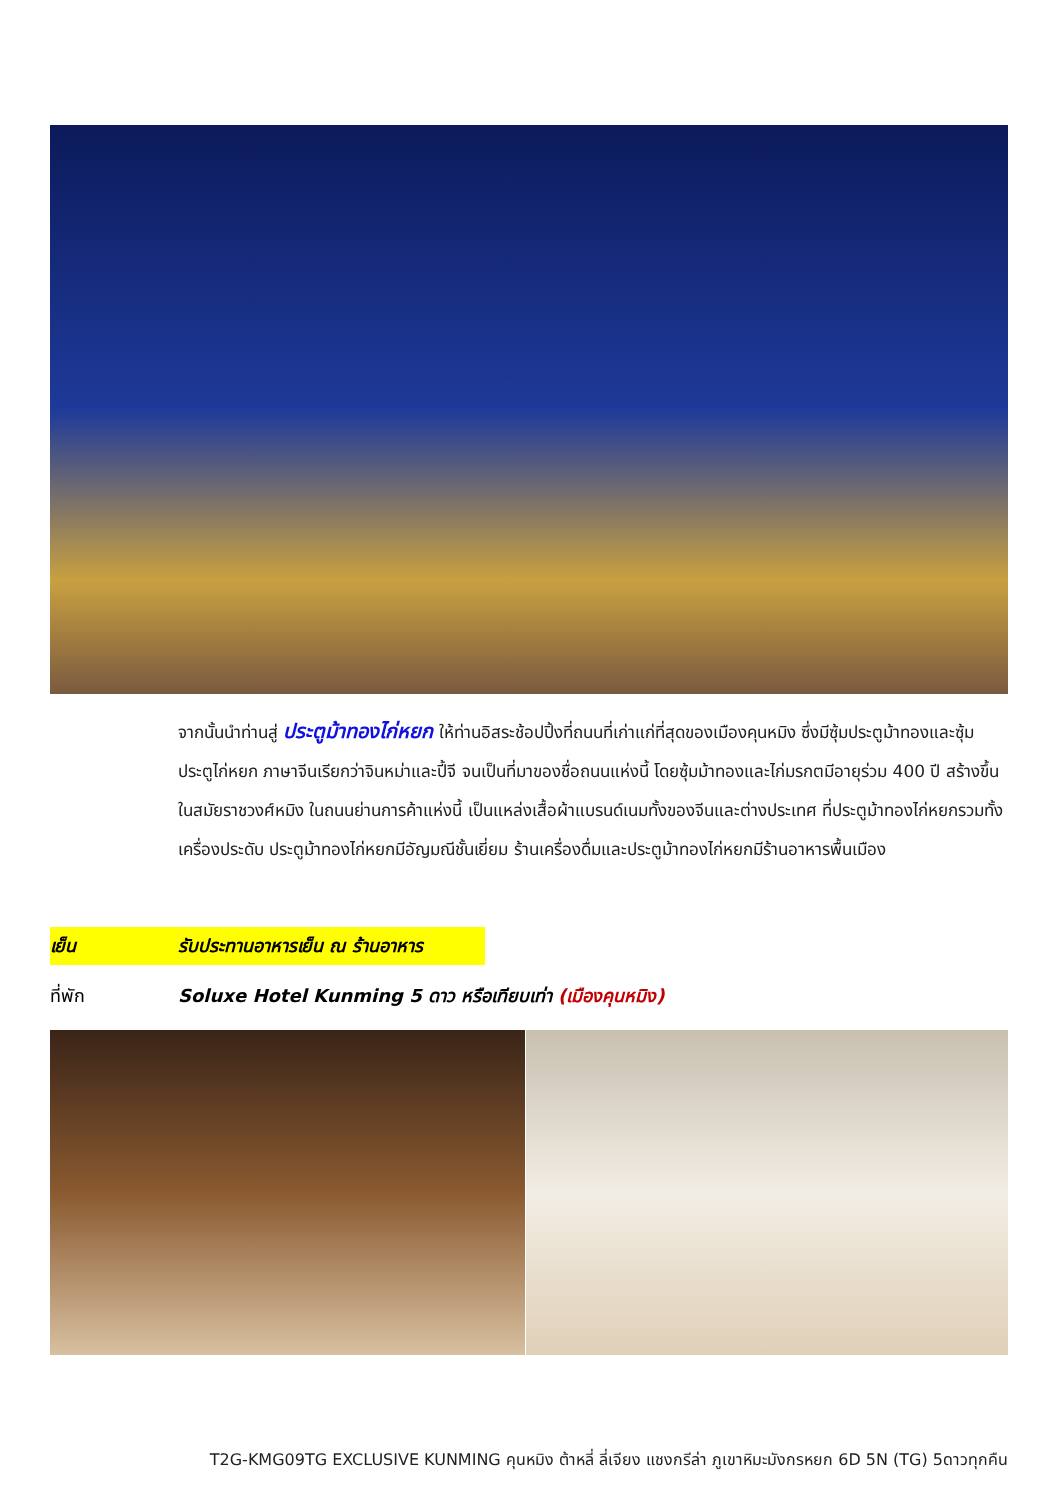จากนั้นนำท่านสู่ ประตูม้าทองไก่หยก ให้ท่านอิสระช้อปปิ้งที่ถนนที่เก่าแก่ที่สุดของเมืองคุนหมิง ซึ่งมีซุ้มประตูม้าทองและซุ้มประตูไก่หยก ภาษาจีนเรียกว่าจินหม่าและปี้จี จนเป็นที่มาของชื่อถนนแห่งนี้ โดยซุ้มม้าทองและไก่มรกตมีอายุร่วม 400 ปี สร้างขึ้นในสมัยราชวงศ์หมิง ในถนนย่านการค้าแห่งนี้ เป็นแหล่งเสื้อผ้าแบรนด์เนมทั้งของจีนและต่างประเทศ ที่ประตูม้าทองไก่หยกรวมทั้งเครื่องประดับ ประตูม้าทองไก่หยกมีอัญมณีชั้นเยี่ยม ร้านเครื่องดื่มและประตูม้าทองไก่หยกมีร้านอาหารพื้นเมือง
เย็น รับประทานอาหารเย็น ณ ร้านอาหาร
ที่พัก Soluxe Hotel Kunming 5 ดาว หรือเทียบเท่า (เมืองคุนหมิง)
T2G-KMG09TG EXCLUSIVE KUNMING คุนหมิง ต้าหลี่ ลี่เจียง แชงกรีล่า ภูเขาหิมะมังกรหยก 6D 5N (TG) 5ดาวทุกคืน